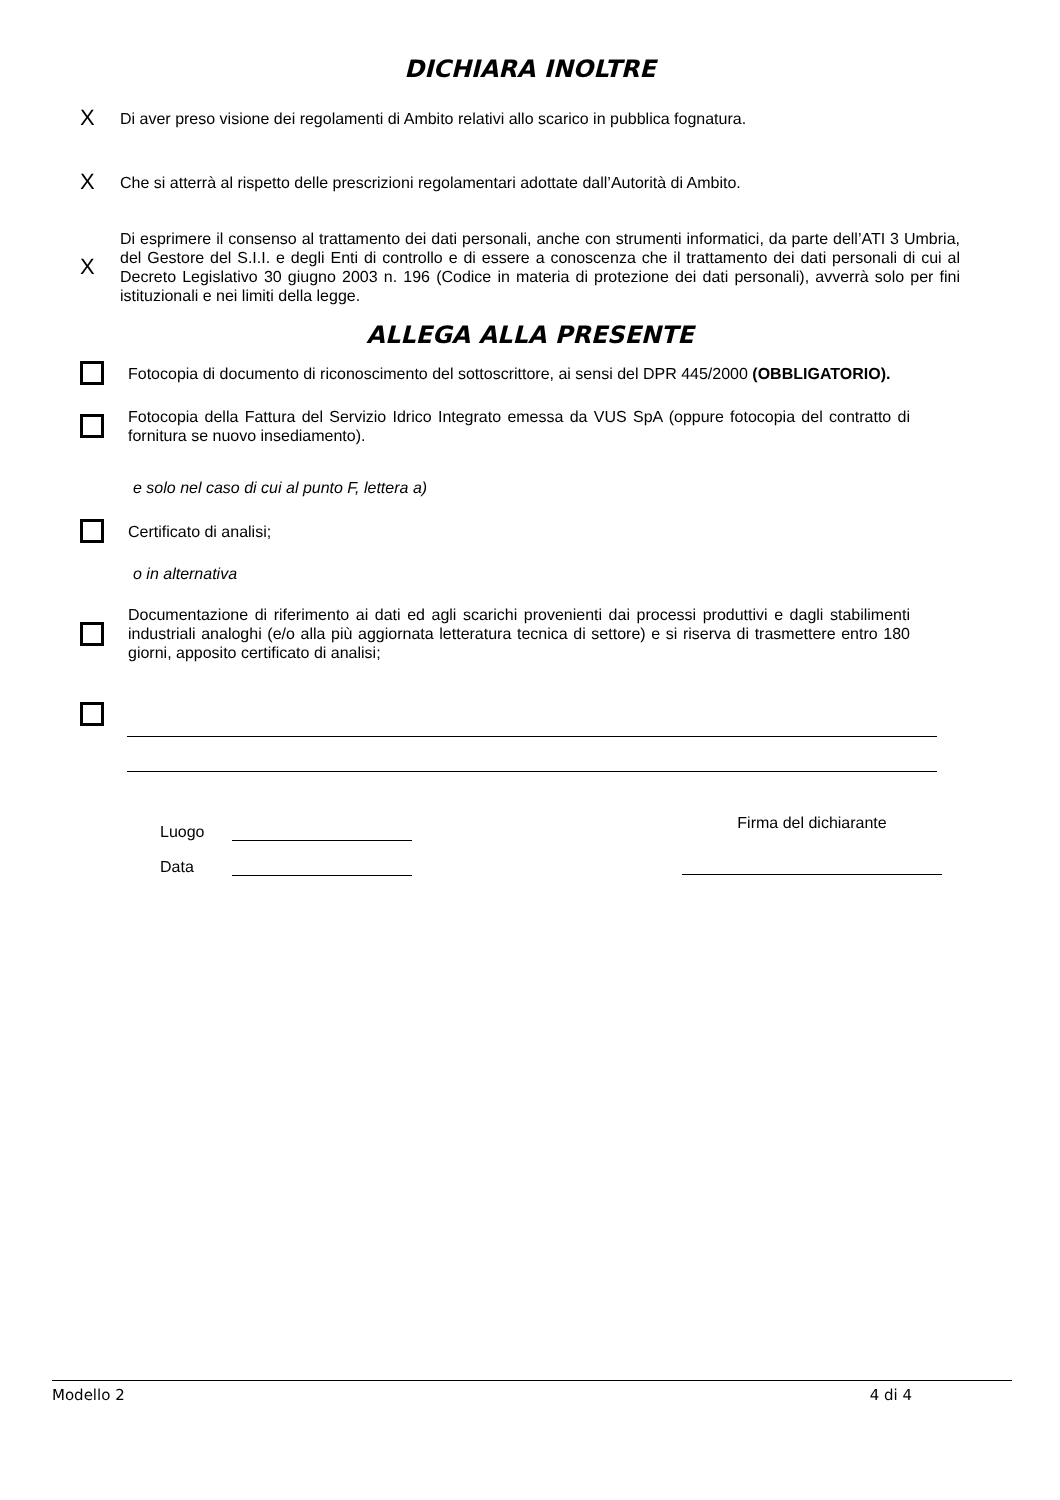DICHIARA INOLTRE
X Di aver preso visione dei regolamenti di Ambito relativi allo scarico in pubblica fognatura.
X Che si atterrà al rispetto delle prescrizioni regolamentari adottate dall’Autorità di Ambito.
X Di esprimere il consenso al trattamento dei dati personali, anche con strumenti informatici, da parte dell’ATI 3 Umbria, del Gestore del S.I.I. e degli Enti di controllo e di essere a conoscenza che il trattamento dei dati personali di cui al Decreto Legislativo 30 giugno 2003 n. 196 (Codice in materia di protezione dei dati personali), avverrà solo per fini istituzionali e nei limiti della legge.
ALLEGA ALLA PRESENTE
Fotocopia di documento di riconoscimento del sottoscrittore, ai sensi del DPR 445/2000 (OBBLIGATORIO).
Fotocopia della Fattura del Servizio Idrico Integrato emessa da VUS SpA (oppure fotocopia del contratto di fornitura se nuovo insediamento).
e solo nel caso di cui al punto F, lettera a)
Certificato di analisi;
o in alternativa
Documentazione di riferimento ai dati ed agli scarichi provenienti dai processi produttivi e dagli stabilimenti industriali analoghi (e/o alla più aggiornata letteratura tecnica di settore) e si riserva di trasmettere entro 180 giorni, apposito certificato di analisi;
Luogo
Data
Firma del dichiarante
Modello 2 4 di 4